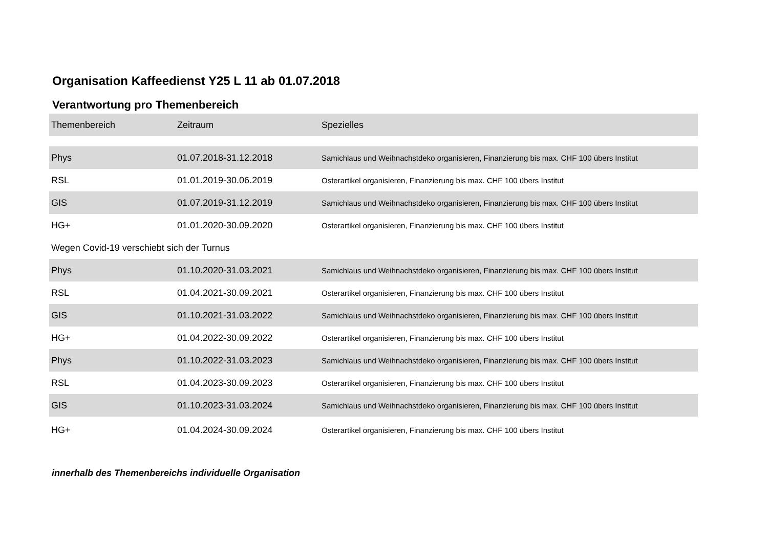Organisation Kaffeedienst Y25 L 11 ab 01.07.2018
Verantwortung pro Themenbereich
| Themenbereich | Zeitraum | Spezielles |
| --- | --- | --- |
| Phys | 01.07.2018-31.12.2018 | Samichlaus und Weihnachstdeko organisieren, Finanzierung bis max. CHF 100 übers Institut |
| RSL | 01.01.2019-30.06.2019 | Osterartikel organisieren, Finanzierung bis max. CHF 100 übers Institut |
| GIS | 01.07.2019-31.12.2019 | Samichlaus und Weihnachstdeko organisieren, Finanzierung bis max. CHF 100 übers Institut |
| HG+ | 01.01.2020-30.09.2020 | Osterartikel organisieren, Finanzierung bis max. CHF 100 übers Institut |
| Wegen Covid-19 verschiebt sich der Turnus | | |
| Phys | 01.10.2020-31.03.2021 | Samichlaus und Weihnachstdeko organisieren, Finanzierung bis max. CHF 100 übers Institut |
| RSL | 01.04.2021-30.09.2021 | Osterartikel organisieren, Finanzierung bis max. CHF 100 übers Institut |
| GIS | 01.10.2021-31.03.2022 | Samichlaus und Weihnachstdeko organisieren, Finanzierung bis max. CHF 100 übers Institut |
| HG+ | 01.04.2022-30.09.2022 | Osterartikel organisieren, Finanzierung bis max. CHF 100 übers Institut |
| Phys | 01.10.2022-31.03.2023 | Samichlaus und Weihnachstdeko organisieren, Finanzierung bis max. CHF 100 übers Institut |
| RSL | 01.04.2023-30.09.2023 | Osterartikel organisieren, Finanzierung bis max. CHF 100 übers Institut |
| GIS | 01.10.2023-31.03.2024 | Samichlaus und Weihnachstdeko organisieren, Finanzierung bis max. CHF 100 übers Institut |
| HG+ | 01.04.2024-30.09.2024 | Osterartikel organisieren, Finanzierung bis max. CHF 100 übers Institut |
innerhalb des Themenbereichs individuelle Organisation